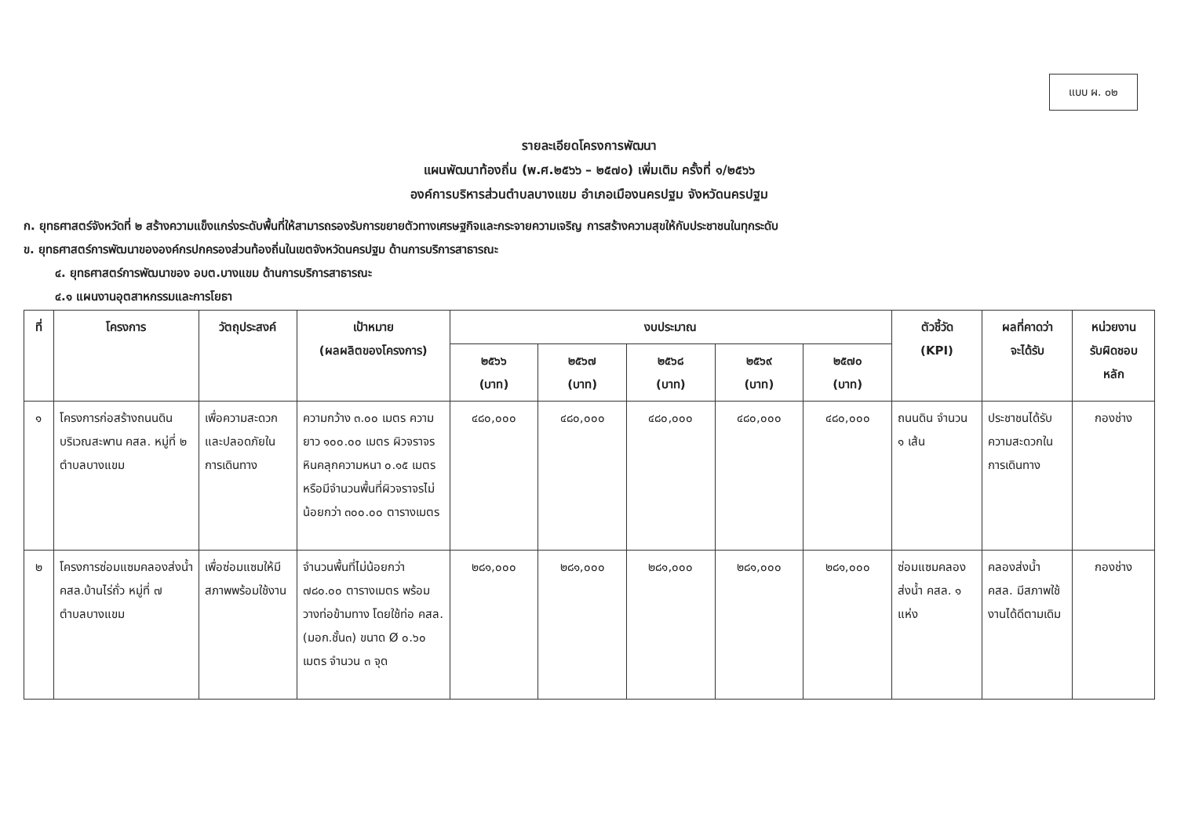แบบ ผ. ๐๒
รายละเอียดโครงการพัฒนา
แผนพัฒนาท้องถิ่น (พ.ศ.๒๕๖๖ – ๒๕๗๐) เพิ่มเติม ครั้งที่ ๑/๒๕๖๖
องค์การบริหารส่วนตำบลบางแขม อำเภอเมืองนครปฐม จังหวัดนครปฐม
ก. ยุทธศาสตร์จังหวัดที่ ๒ สร้างความแข็งแกร่งระดับพื้นที่ให้สามารถรองรับการขยายตัวทางเศรษฐกิจและกระจายความเจริญ การสร้างความสุขให้กับประชาชนในทุกระดับ
ข. ยุทธศาสตร์การพัฒนาขององค์กรปกครองส่วนท้องถิ่นในเขตจังหวัดนครปฐม ด้านการบริการสาธารณะ
๔. ยุทธศาสตร์การพัฒนาของ อบต.บางแขม ด้านการบริการสาธารณะ
๔.๑ แผนงานอุตสาหกรรมและการโยธา
| ที่ | โครงการ | วัตถุประสงค์ | เป้าหมาย (ผลผลิตของโครงการ) | งบประมาณ | | | | | ตัวชี้วัด (KPI) | ผลที่คาดว่า จะได้รับ | หน่วยงาน รับผิดชอบ หลัก |
| --- | --- | --- | --- | --- | --- | --- | --- | --- | --- | --- | --- |
| | | | | ๒๕๖๖ (บาท) | ๒๕๖๗ (บาท) | ๒๕๖๘ (บาท) | ๒๕๖๙ (บาท) | ๒๕๗๐ (บาท) | | | |
| ๑ | โครงการก่อสร้างถนนดิน บริเวณสะพาน คสล. หมู่ที่ ๒ ตำบลบางแขม | เพื่อความสะดวกและปลอดภัยในการเดินทาง | ความกว้าง ๓.๐๐ เมตร ความยาว ๑๐๐.๐๐ เมตร ผิวจราจรหินคลุกความหนา ๐.๑๕ เมตร หรือมีจำนวนพื้นที่ผิวจราจรไม่น้อยกว่า ๓๐๐.๐๐ ตารางเมตร | ๔๘๐,๐๐๐ | ๔๘๐,๐๐๐ | ๔๘๐,๐๐๐ | ๔๘๐,๐๐๐ | ๔๘๐,๐๐๐ | ถนนดิน จำนวน ๑ เส้น | ประชาชนได้รับความสะดวกในการเดินทาง | กองช่าง |
| ๒ | โครงการซ่อมแซมคลองส่งน้ำ คสล.บ้านไร่ถั่ว หมู่ที่ ๗ ตำบลบางแขม | เพื่อซ่อมแซมให้มีสภาพพร้อมใช้งาน | จำนวนพื้นที่ไม่น้อยกว่า ๗๘๐.๐๐ ตารางเมตร พร้อมวางท่อข้ามทาง โดยใช้ท่อ คสล.(มอก.ชั้น๓) ขนาด Ø ๐.๖๐ เมตร จำนวน ๓ จุด | ๒๘๑,๐๐๐ | ๒๘๑,๐๐๐ | ๒๘๑,๐๐๐ | ๒๘๑,๐๐๐ | ๒๘๑,๐๐๐ | ซ่อมแซมคลองส่งน้ำ คสล. ๑ แห่ง | คลองส่งน้ำ คสล. มีสภาพใช้งานได้ดีตามเดิม | กองช่าง |